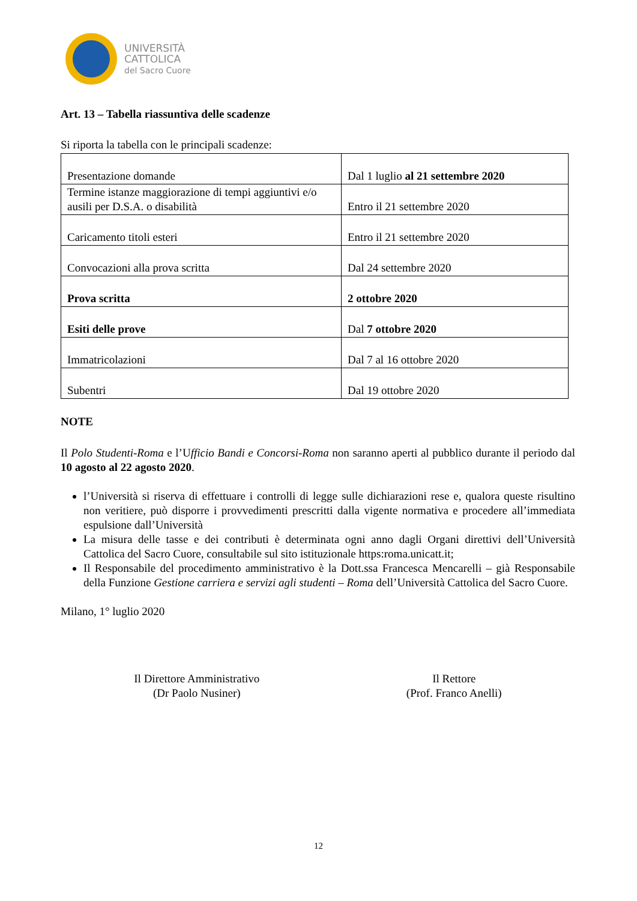UNIVERSITÀ
CATTOLICA
del Sacro Cuore
Art. 13 – Tabella riassuntiva delle scadenze
Si riporta la tabella con le principali scadenze:
| Presentazione domande | Dal 1 luglio al 21 settembre 2020 |
| Termine istanze maggiorazione di tempi aggiuntivi e/o ausili per D.S.A. o disabilità | Entro il 21 settembre 2020 |
| Caricamento titoli esteri | Entro il 21 settembre 2020 |
| Convocazioni alla prova scritta | Dal 24 settembre 2020 |
| Prova scritta | 2 ottobre 2020 |
| Esiti delle prove | Dal 7 ottobre 2020 |
| Immatricolazioni | Dal 7 al 16 ottobre 2020 |
| Subentri | Dal 19 ottobre 2020 |
NOTE
Il Polo Studenti-Roma e l’Ufficio Bandi e Concorsi-Roma non saranno aperti al pubblico durante il periodo dal 10 agosto al 22 agosto 2020.
l’Università si riserva di effettuare i controlli di legge sulle dichiarazioni rese e, qualora queste risultino non veritiere, può disporre i provvedimenti prescritti dalla vigente normativa e procedere all’immediata espulsione dall’Università
La misura delle tasse e dei contributi è determinata ogni anno dagli Organi direttivi dell’Università Cattolica del Sacro Cuore, consultabile sul sito istituzionale https:roma.unicatt.it;
Il Responsabile del procedimento amministrativo è la Dott.ssa Francesca Mencarelli – già Responsabile della Funzione Gestione carriera e servizi agli studenti – Roma dell’Università Cattolica del Sacro Cuore.
Milano, 1° luglio 2020
Il Direttore Amministrativo
(Dr Paolo Nusiner)
Il Rettore
(Prof. Franco Anelli)
12